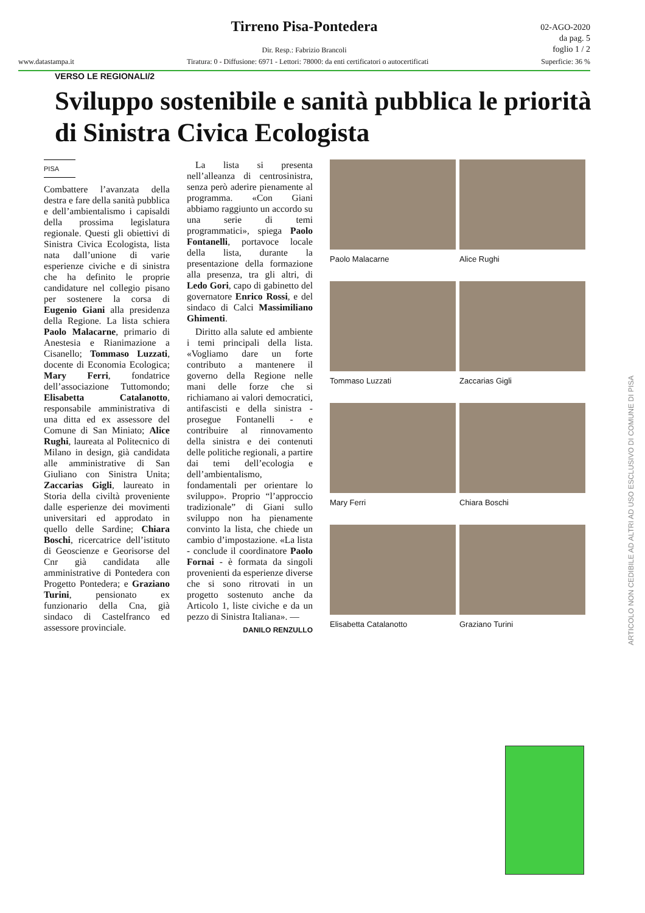Tirreno Pisa-Pontedera
02-AGO-2020
da pag. 5
foglio 1 / 2
Dir. Resp.: Fabrizio Brancoli
www.datastampa.it Tiratura: 0 - Diffusione: 6971 - Lettori: 78000: da enti certificatori o autocertificati Superficie: 36 %
VERSO LE REGIONALI/2
Sviluppo sostenibile e sanità pubblica le priorità di Sinistra Civica Ecologista
PISA
Combattere l’avanzata della destra e fare della sanità pubblica e dell’ambientalismo i capisaldi della prossima legislatura regionale. Questi gli obiettivi di Sinistra Civica Ecologista, lista nata dall’unione di varie esperienze civiche e di sinistra che ha definito le proprie candidature nel collegio pisano per sostenere la corsa di Eugenio Giani alla presidenza della Regione. La lista schiera Paolo Malacarne, primario di Anestesia e Rianimazione a Cisanello; Tommaso Luzzati, docente di Economia Ecologica; Mary Ferri, fondatrice dell’associazione Tuttomondo; Elisabetta Catalanotto, responsabile amministrativa di una ditta ed ex assessore del Comune di San Miniato; Alice Rughi, laureata al Politecnico di Milano in design, già candidata alle amministrative di San Giuliano con Sinistra Unita; Zaccarias Gigli, laureato in Storia della civiltà proveniente dalle esperienze dei movimenti universitari ed approdato in quello delle Sardine; Chiara Boschi, ricercatrice dell’istituto di Geoscienze e Georisorse del Cnr già candidata alle amministrative di Pontedera con Progetto Pontedera; e Graziano Turini, pensionato ex funzionario della Cna, già sindaco di Castelfranco ed assessore provinciale.
La lista si presenta nell’alleanza di centrosinistra, senza però aderire pienamente al programma. «Con Giani abbiamo raggiunto un accordo su una serie di temi programmatici», spiega Paolo Fontanelli, portavoce locale della lista, durante la presentazione della formazione alla presenza, tra gli altri, di Ledo Gori, capo di gabinetto del governatore Enrico Rossi, e del sindaco di Calci Massimiliano Ghimenti.
Diritto alla salute ed ambiente i temi principali della lista. «Vogliamo dare un forte contributo a mantenere il governo della Regione nelle mani delle forze che si richiamano ai valori democratici, antifascisti e della sinistra - prosegue Fontanelli - e contribuire al rinnovamento della sinistra e dei contenuti delle politiche regionali, a partire dai temi dell’ecologia e dell’ambientalismo, fondamentali per orientare lo sviluppo». Proprio “l’approccio tradizionale” di Giani sullo sviluppo non ha pienamente convinto la lista, che chiede un cambio d’impostazione. «La lista - conclude il coordinatore Paolo Fornai - è formata da singoli provenienti da esperienze diverse che si sono ritrovati in un progetto sostenuto anche da Articolo 1, liste civiche e da un pezzo di Sinistra Italiana». —
DANILO RENZULLO
Paolo Malacarne
Alice Rughi
Tommaso Luzzati
Zaccarias Gigli
Mary Ferri
Chiara Boschi
Elisabetta Catalanotto
Graziano Turini
ARTICOLO NON CEDIBILE AD ALTRI AD USO ESCLUSIVO DI COMUNE DI PISA